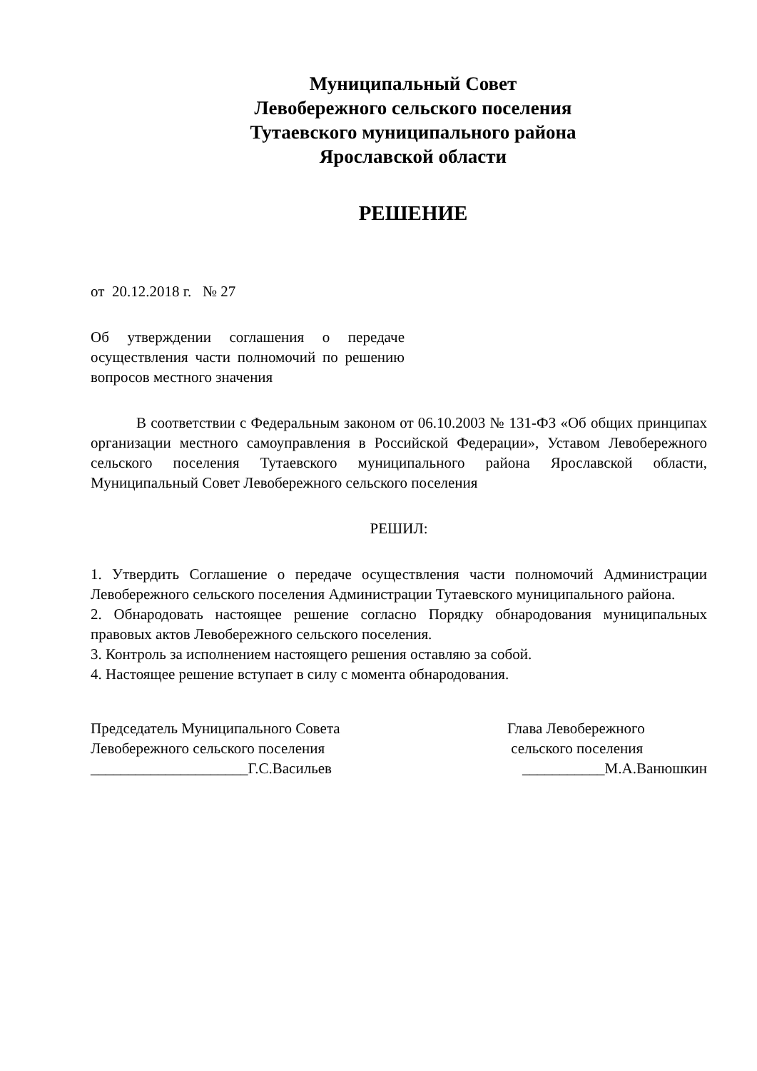Муниципальный Совет
Левобережного сельского поселения
Тутаевского муниципального района
Ярославской области
РЕШЕНИЕ
от 20.12.2018 г. № 27
Об утверждении соглашения о передаче осуществления части полномочий по решению вопросов местного значения
В соответствии с Федеральным законом от 06.10.2003 № 131-ФЗ «Об общих принципах организации местного самоуправления в Российской Федерации», Уставом Левобережного сельского поселения Тутаевского муниципального района Ярославской области, Муниципальный Совет Левобережного сельского поселения
РЕШИЛ:
1. Утвердить Соглашение о передаче осуществления части полномочий Администрации Левобережного сельского поселения Администрации Тутаевского муниципального района.
2. Обнародовать настоящее решение согласно Порядку обнародования муниципальных правовых актов Левобережного сельского поселения.
3. Контроль за исполнением настоящего решения оставляю за собой.
4. Настоящее решение вступает в силу с момента обнародования.
Председатель Муниципального Совета
Левобережного сельского поселения
_____________________Г.С.Васильев
Глава Левобережного
сельского поселения
___________М.А.Ванюшкин